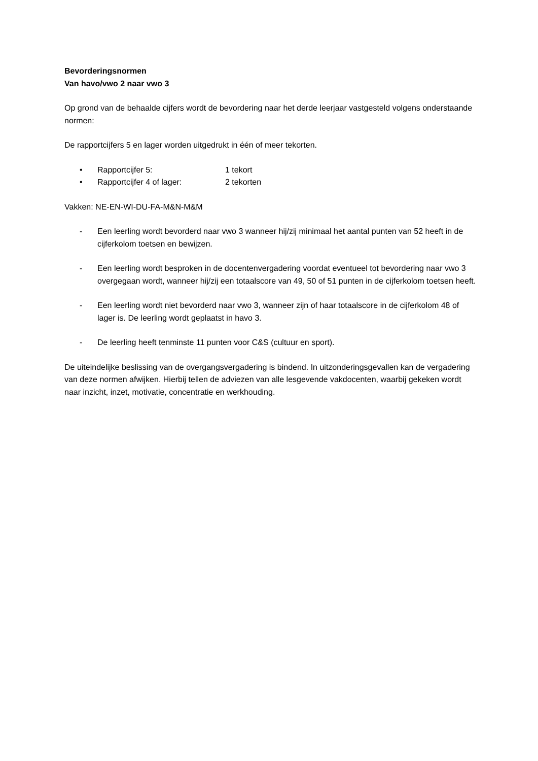Bevorderingsnormen
Van havo/vwo 2 naar vwo 3
Op grond van de behaalde cijfers wordt de bevordering naar het derde leerjaar vastgesteld volgens onderstaande normen:
De rapportcijfers 5 en lager worden uitgedrukt in één of meer tekorten.
• Rapportcijfer 5: 1 tekort
• Rapportcijfer 4 of lager: 2 tekorten
Vakken: NE-EN-WI-DU-FA-M&N-M&M
- Een leerling wordt bevorderd naar vwo 3 wanneer hij/zij minimaal het aantal punten van 52 heeft in de cijferkolom toetsen en bewijzen.
- Een leerling wordt besproken in de docentenvergadering voordat eventueel tot bevordering naar vwo 3 overgegaan wordt, wanneer hij/zij een totaalscore van 49, 50 of 51 punten in de cijferkolom toetsen heeft.
- Een leerling wordt niet bevorderd naar vwo 3, wanneer zijn of haar totaalscore in de cijferkolom 48 of lager is. De leerling wordt geplaatst in havo 3.
- De leerling heeft tenminste 11 punten voor C&S (cultuur en sport).
De uiteindelijke beslissing van de overgangsvergadering is bindend. In uitzonderingsgevallen kan de vergadering van deze normen afwijken. Hierbij tellen de adviezen van alle lesgevende vakdocenten, waarbij gekeken wordt naar inzicht, inzet, motivatie, concentratie en werkhouding.